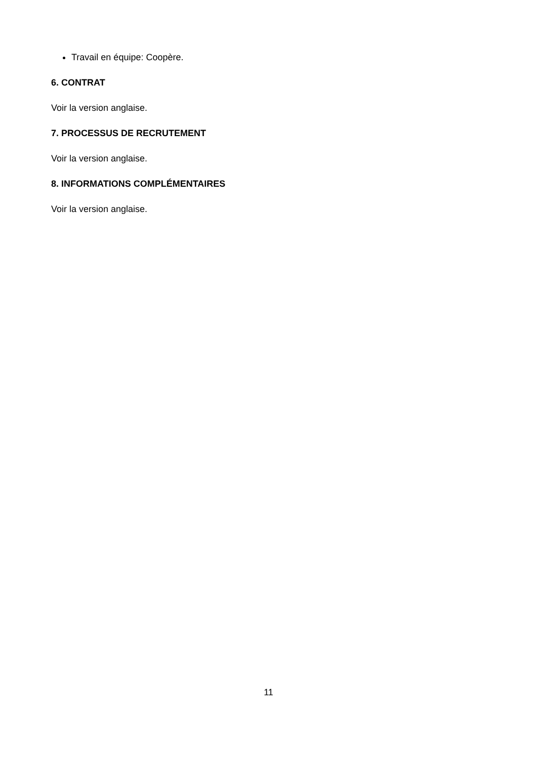Travail en équipe: Coopère.
6. CONTRAT
Voir la version anglaise.
7. PROCESSUS DE RECRUTEMENT
Voir la version anglaise.
8. INFORMATIONS COMPLÉMENTAIRES
Voir la version anglaise.
11